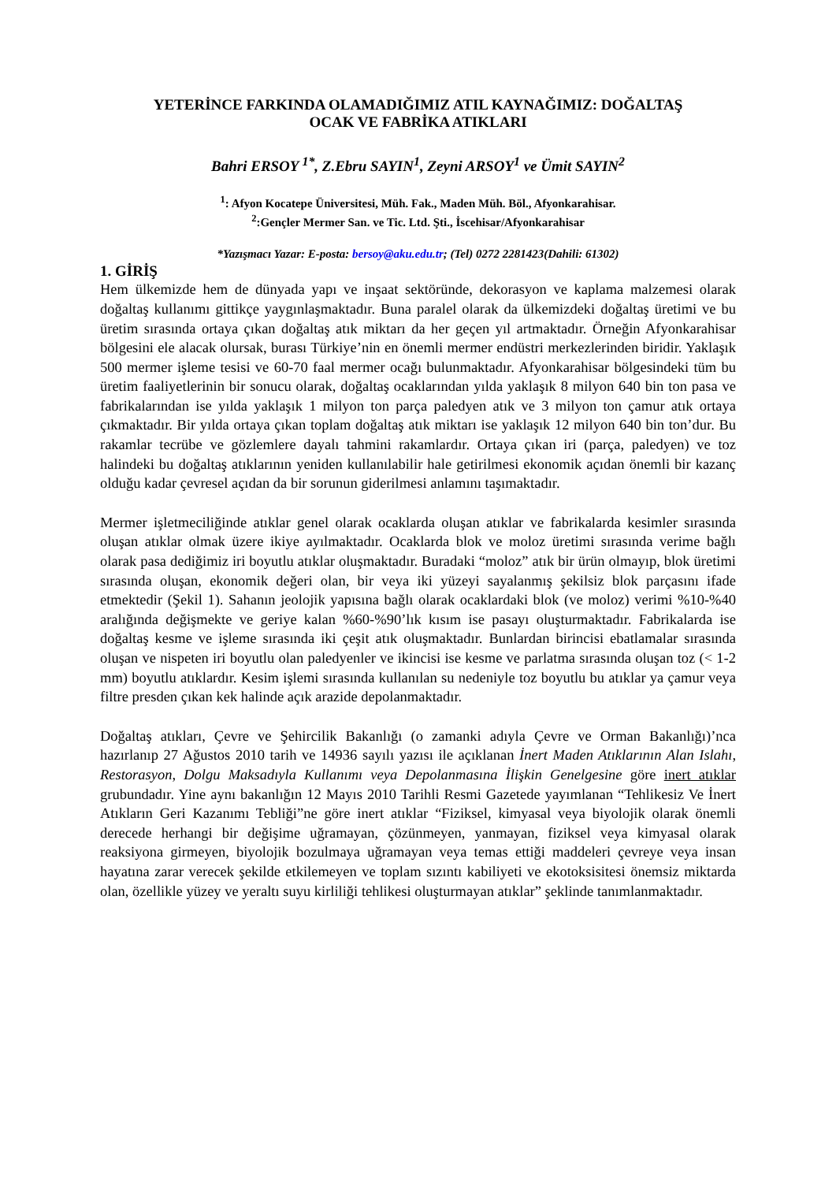YETERİNCE FARKINDA OLAMADIĞIMIZ ATIL KAYNAĞIMIZ: DOĞALTAŞ
OCAK VE FABRİKA ATIKLARI
Bahri ERSOY <sup>1*</sup>, Z.Ebru SAYIN<sup>1</sup>, Zeyni ARSOY<sup>1</sup> ve Ümit SAYIN<sup>2</sup>
<sup>1</sup>: Afyon Kocatepe Üniversitesi, Müh. Fak., Maden Müh. Böl., Afyonkarahisar.
<sup>2</sup>:Gençler Mermer San. ve Tic. Ltd. Şti., İscehisar/Afyonkarahisar
*Yazışmacı Yazar: E-posta: bersoy@aku.edu.tr; (Tel) 0272 2281423(Dahili: 61302)
1. GİRİŞ
Hem ülkemizde hem de dünyada yapı ve inşaat sektöründe, dekorasyon ve kaplama malzemesi olarak doğaltaş kullanımı gittikçe yaygınlaşmaktadır. Buna paralel olarak da ülkemizdeki doğaltaş üretimi ve bu üretim sırasında ortaya çıkan doğaltaş atık miktarı da her geçen yıl artmaktadır. Örneğin Afyonkarahisar bölgesini ele alacak olursak, burası Türkiye’nin en önemli mermer endüstri merkezlerinden biridir. Yaklaşık 500 mermer işleme tesisi ve 60-70 faal mermer ocağı bulunmaktadır. Afyonkarahisar bölgesindeki tüm bu üretim faaliyetlerinin bir sonucu olarak, doğaltaş ocaklarından yılda yaklaşık 8 milyon 640 bin ton pasa ve fabrikalarından ise yılda yaklaşık 1 milyon ton parça paledyen atık ve 3 milyon ton çamur atık ortaya çıkmaktadır. Bir yılda ortaya çıkan toplam doğaltaş atık miktarı ise yaklaşık 12 milyon 640 bin ton’dur. Bu rakamlar tecrübe ve gözlemlere dayalı tahmini rakamlardır. Ortaya çıkan iri (parça, paledyen) ve toz halindeki bu doğaltaş atıklarının yeniden kullanılabilir hale getirilmesi ekonomik açıdan önemli bir kazanç olduğu kadar çevresel açıdan da bir sorunun giderilmesi anlamını taşımaktadır.
Mermer işletmeciliğinde atıklar genel olarak ocaklarda oluşan atıklar ve fabrikalarda kesimler sırasında oluşan atıklar olmak üzere ikiye ayılmaktadır. Ocaklarda blok ve moloz üretimi sırasında verime bağlı olarak pasa dediğimiz iri boyutlu atıklar oluşmaktadır. Buradaki “moloz” atık bir ürün olmayıp, blok üretimi sırasında oluşan, ekonomik değeri olan, bir veya iki yüzeyi sayalanmış şekilsiz blok parçasını ifade etmektedir (Şekil 1). Sahanın jeolojik yapısına bağlı olarak ocaklardaki blok (ve moloz) verimi %10-%40 aralığında değişmekte ve geriye kalan %60-%90’lık kısım ise pasayı oluşturmaktadır. Fabrikalarda ise doğaltaş kesme ve işleme sırasında iki çeşit atık oluşmaktadır. Bunlardan birincisi ebatlamalar sırasında oluşan ve nispeten iri boyutlu olan paledyenler ve ikincisi ise kesme ve parlatma sırasında oluşan toz (< 1-2 mm) boyutlu atıklardır. Kesim işlemi sırasında kullanılan su nedeniyle toz boyutlu bu atıklar ya çamur veya filtre presden çıkan kek halinde açık arazide depolanmaktadır.
Doğaltaş atıkları, Çevre ve Şehircilik Bakanlığı (o zamanki adıyla Çevre ve Orman Bakanlığı)’nca hazırlanıp 27 Ağustos 2010 tarih ve 14936 sayılı yazısı ile açıklanan İnert Maden Atıklarının Alan Islahı, Restorasyon, Dolgu Maksadıyla Kullanımı veya Depolanmasına İlişkin Genelgesine göre inert atıklar grubundadır. Yine aynı bakanlığın 12 Mayıs 2010 Tarihli Resmi Gazetede yayımlanan “Tehlikesiz Ve İnert Atıkların Geri Kazanımı Tebliği”ne göre inert atıklar “Fiziksel, kimyasal veya biyolojik olarak önemli derecede herhangi bir değişime uğramayan, çözünmeyen, yanmayan, fiziksel veya kimyasal olarak reaksiyona girmeyen, biyolojik bozulmaya uğramayan veya temas ettiği maddeleri çevreye veya insan hayatına zarar verecek şekilde etkilemeyen ve toplam sızıntı kabiliyeti ve ekotoksisitesi önemsiz miktarda olan, özellikle yüzey ve yeraltı suyu kirliliği tehlikesi oluşturmayan atıklar” şeklinde tanımlanmaktadır.